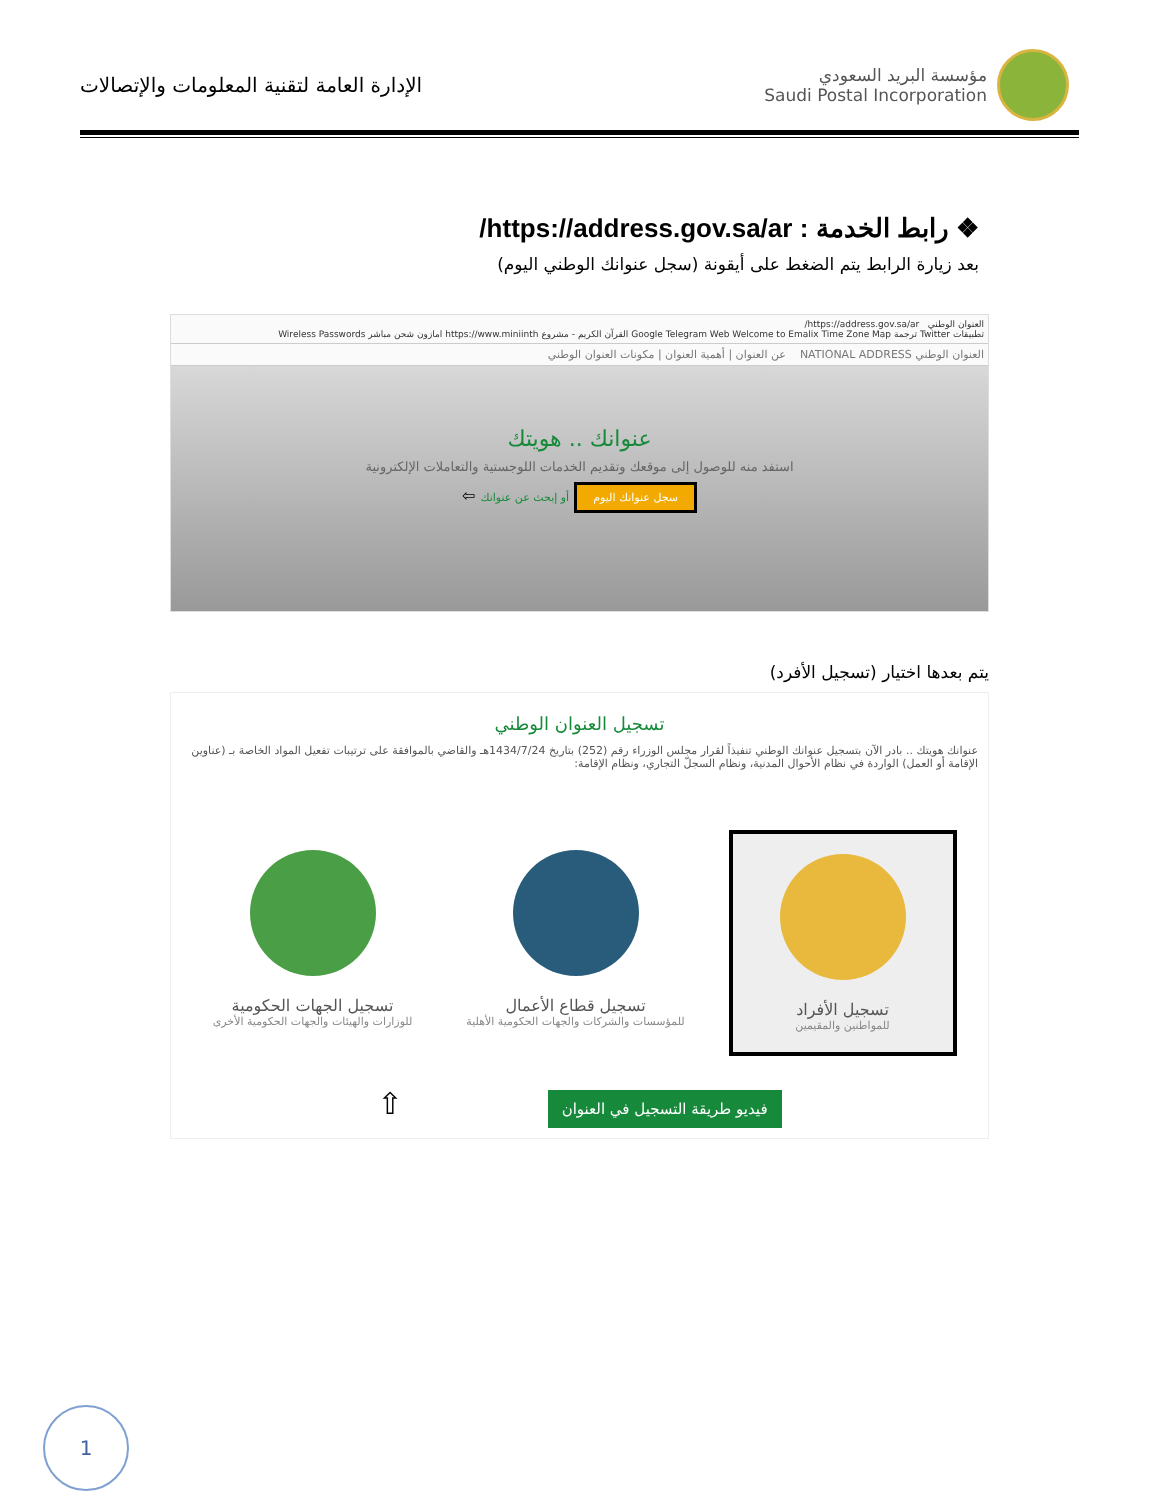الإدارة العامة لتقنية المعلومات والإتصالات
مؤسسة البريد السعودي
Saudi Postal Incorporation
❖ رابط الخدمة : https://address.gov.sa/ar/
بعد زيارة الرابط يتم الضغط على أيقونة (سجل عنوانك الوطني اليوم)
العنوان الوطني https://address.gov.sa/ar/
تطبيقات Twitter ترجمة Google Telegram Web Welcome to Emalix Time Zone Map القرآن الكريم - مشروع https://www.miniinth امازون شحن مباشر Wireless Passwords
العنوان الوطني NATIONAL ADDRESS عن العنوان | أهمية العنوان | مكونات العنوان الوطني
عنوانك .. هويتك
استفد منه للوصول إلى موقعك وتقديم الخدمات اللوجستية والتعاملات الإلكترونية
سجل عنوانك اليوم أو إبحث عن عنوانك ⇦
يتم بعدها اختيار (تسجيل الأفرد)
تسجيل العنوان الوطني
عنوانك هويتك .. بادر الآن بتسجيل عنوانك الوطني تنفيذاً لقرار مجلس الوزراء رقم (252) بتاريخ 1434/7/24هـ والقاضي بالموافقة على ترتيبات تفعيل المواد الخاصة بـ (عناوين الإقامة أو العمل) الواردة في نظام الأحوال المدنية، ونظام السجلّ التجاري، ونظام الإقامة:
تسجيل الأفراد
للمواطنين والمقيمين
تسجيل قطاع الأعمال
للمؤسسات والشركات والجهات الحكومية الأهلية
تسجيل الجهات الحكومية
للوزارات والهيئات والجهات الحكومية الأخرى
فيديو طريقة التسجيل في العنوان ⇧
1